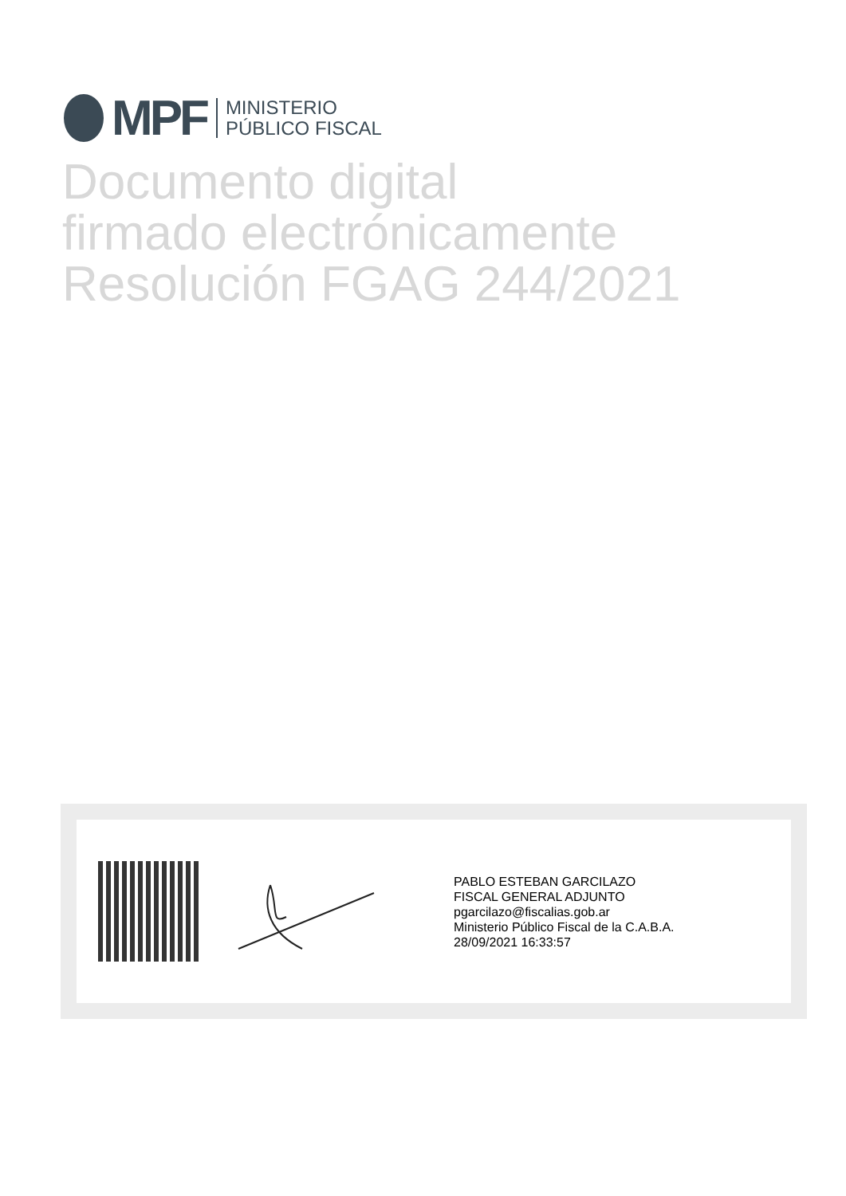MPF
MINISTERIO
PÚBLICO FISCAL
Documento digital
firmado electrónicamente
Resolución FGAG 244/2021
PABLO ESTEBAN GARCILAZO
FISCAL GENERAL ADJUNTO
pgarcilazo@fiscalias.gob.ar
Ministerio Público Fiscal de la C.A.B.A.
28/09/2021 16:33:57